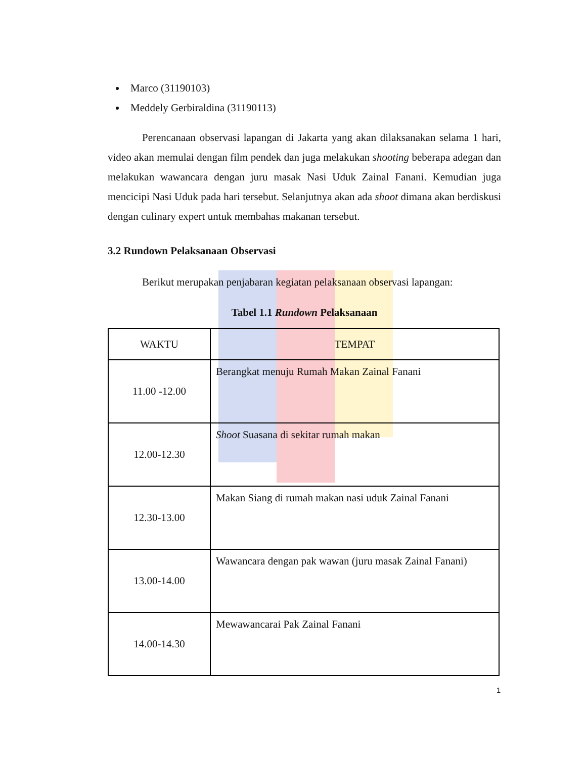Marco (31190103)
Meddely Gerbiraldina (31190113)
Perencanaan observasi lapangan di Jakarta yang akan dilaksanakan selama 1 hari, video akan memulai dengan film pendek dan juga melakukan shooting beberapa adegan dan melakukan wawancara dengan juru masak Nasi Uduk Zainal Fanani. Kemudian juga mencicipi Nasi Uduk pada hari tersebut. Selanjutnya akan ada shoot dimana akan berdiskusi dengan culinary expert untuk membahas makanan tersebut.
3.2 Rundown Pelaksanaan Observasi
Berikut merupakan penjabaran kegiatan pelaksanaan observasi lapangan:
Tabel 1.1 Rundown Pelaksanaan
| WAKTU | TEMPAT |
| 11.00 -12.00 | Berangkat menuju Rumah Makan Zainal Fanani |
| 12.00-12.30 | Shoot Suasana di sekitar rumah makan |
| 12.30-13.00 | Makan Siang di rumah makan nasi uduk Zainal Fanani |
| 13.00-14.00 | Wawancara dengan pak wawan (juru masak Zainal Fanani) |
| 14.00-14.30 | Mewawancarai Pak Zainal Fanani |
1